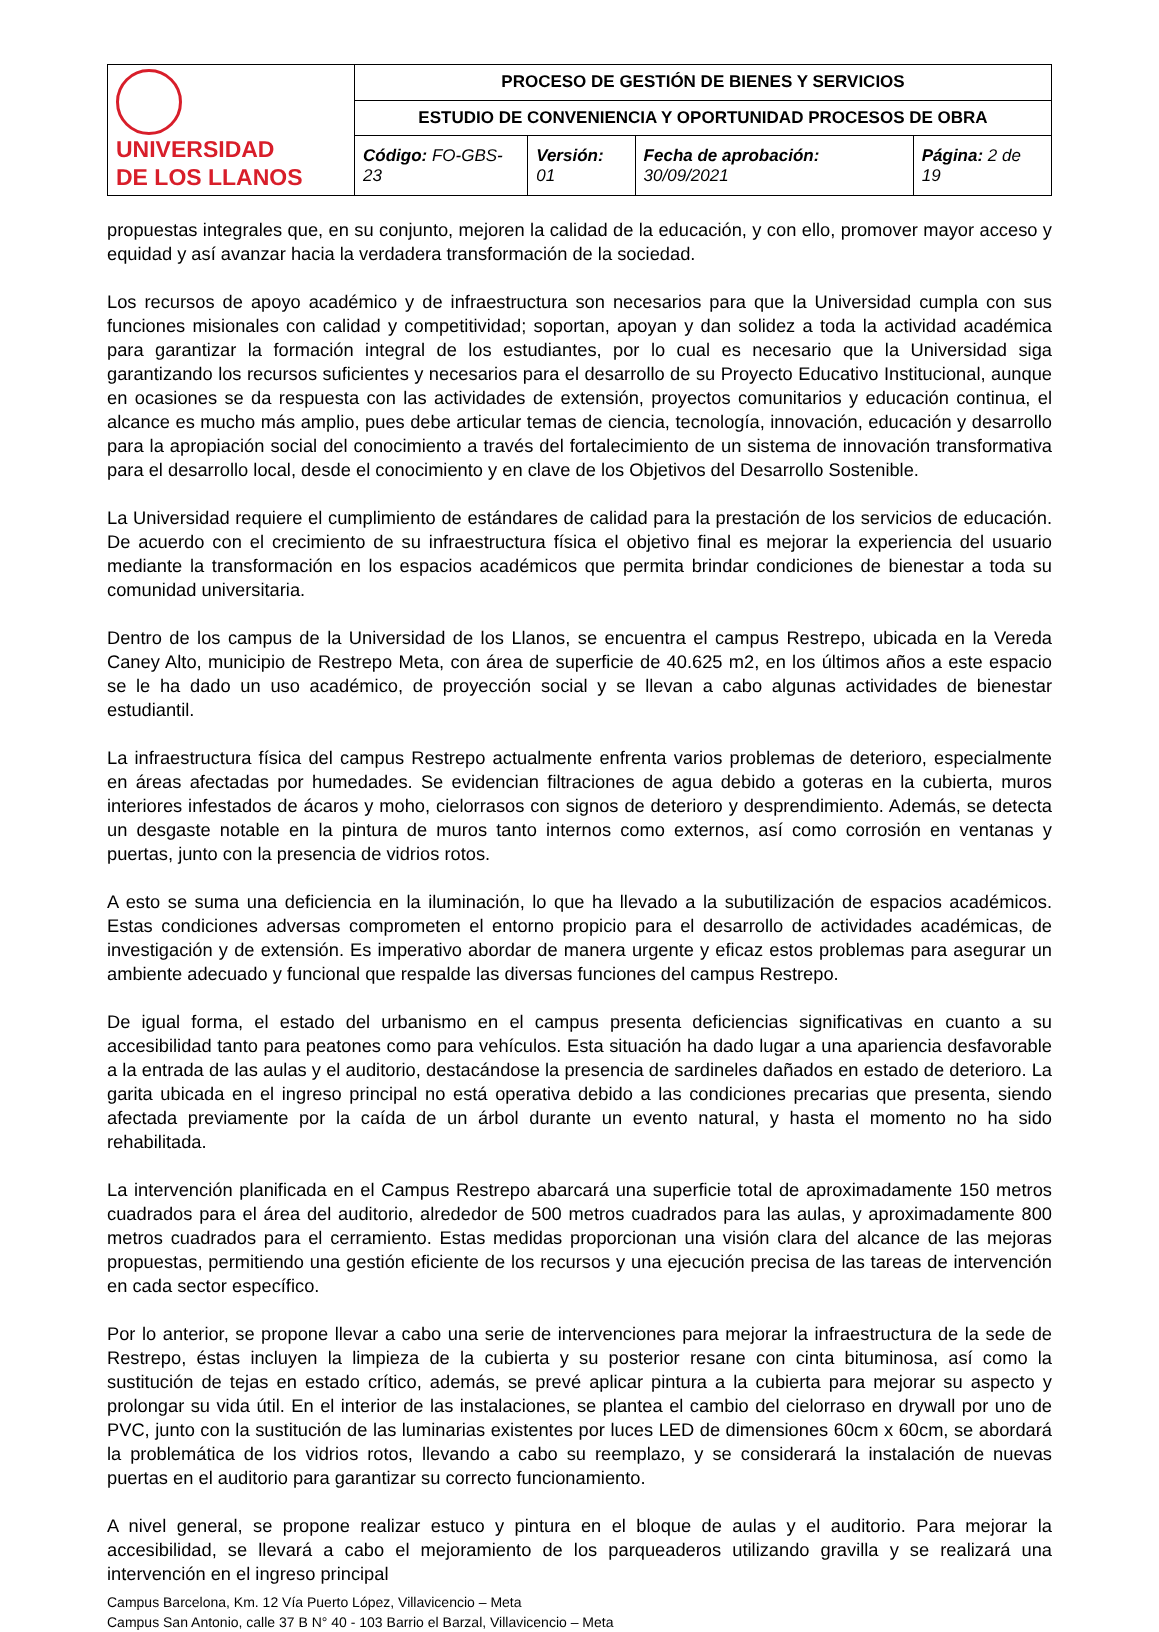| UNIVERSIDAD DE LOS LLANOS | PROCESO DE GESTIÓN DE BIENES Y SERVICIOS | | | |
| | ESTUDIO DE CONVENIENCIA Y OPORTUNIDAD PROCESOS DE OBRA | | | |
| | Código: FO-GBS-23 | Versión: 01 | Fecha de aprobación: 30/09/2021 | Página: 2 de 19 |
propuestas integrales que, en su conjunto, mejoren la calidad de la educación, y con ello, promover mayor acceso y equidad y así avanzar hacia la verdadera transformación de la sociedad.
Los recursos de apoyo académico y de infraestructura son necesarios para que la Universidad cumpla con sus funciones misionales con calidad y competitividad; soportan, apoyan y dan solidez a toda la actividad académica para garantizar la formación integral de los estudiantes, por lo cual es necesario que la Universidad siga garantizando los recursos suficientes y necesarios para el desarrollo de su Proyecto Educativo Institucional, aunque en ocasiones se da respuesta con las actividades de extensión, proyectos comunitarios y educación continua, el alcance es mucho más amplio, pues debe articular temas de ciencia, tecnología, innovación, educación y desarrollo para la apropiación social del conocimiento a través del fortalecimiento de un sistema de innovación transformativa para el desarrollo local, desde el conocimiento y en clave de los Objetivos del Desarrollo Sostenible.
La Universidad requiere el cumplimiento de estándares de calidad para la prestación de los servicios de educación. De acuerdo con el crecimiento de su infraestructura física el objetivo final es mejorar la experiencia del usuario mediante la transformación en los espacios académicos que permita brindar condiciones de bienestar a toda su comunidad universitaria.
Dentro de los campus de la Universidad de los Llanos, se encuentra el campus Restrepo, ubicada en la Vereda Caney Alto, municipio de Restrepo Meta, con área de superficie de 40.625 m2, en los últimos años a este espacio se le ha dado un uso académico, de proyección social y se llevan a cabo algunas actividades de bienestar estudiantil.
La infraestructura física del campus Restrepo actualmente enfrenta varios problemas de deterioro, especialmente en áreas afectadas por humedades. Se evidencian filtraciones de agua debido a goteras en la cubierta, muros interiores infestados de ácaros y moho, cielorrasos con signos de deterioro y desprendimiento. Además, se detecta un desgaste notable en la pintura de muros tanto internos como externos, así como corrosión en ventanas y puertas, junto con la presencia de vidrios rotos.
A esto se suma una deficiencia en la iluminación, lo que ha llevado a la subutilización de espacios académicos. Estas condiciones adversas comprometen el entorno propicio para el desarrollo de actividades académicas, de investigación y de extensión. Es imperativo abordar de manera urgente y eficaz estos problemas para asegurar un ambiente adecuado y funcional que respalde las diversas funciones del campus Restrepo.
De igual forma, el estado del urbanismo en el campus presenta deficiencias significativas en cuanto a su accesibilidad tanto para peatones como para vehículos. Esta situación ha dado lugar a una apariencia desfavorable a la entrada de las aulas y el auditorio, destacándose la presencia de sardineles dañados en estado de deterioro. La garita ubicada en el ingreso principal no está operativa debido a las condiciones precarias que presenta, siendo afectada previamente por la caída de un árbol durante un evento natural, y hasta el momento no ha sido rehabilitada.
La intervención planificada en el Campus Restrepo abarcará una superficie total de aproximadamente 150 metros cuadrados para el área del auditorio, alrededor de 500 metros cuadrados para las aulas, y aproximadamente 800 metros cuadrados para el cerramiento. Estas medidas proporcionan una visión clara del alcance de las mejoras propuestas, permitiendo una gestión eficiente de los recursos y una ejecución precisa de las tareas de intervención en cada sector específico.
Por lo anterior, se propone llevar a cabo una serie de intervenciones para mejorar la infraestructura de la sede de Restrepo, éstas incluyen la limpieza de la cubierta y su posterior resane con cinta bituminosa, así como la sustitución de tejas en estado crítico, además, se prevé aplicar pintura a la cubierta para mejorar su aspecto y prolongar su vida útil. En el interior de las instalaciones, se plantea el cambio del cielorraso en drywall por uno de PVC, junto con la sustitución de las luminarias existentes por luces LED de dimensiones 60cm x 60cm, se abordará la problemática de los vidrios rotos, llevando a cabo su reemplazo, y se considerará la instalación de nuevas puertas en el auditorio para garantizar su correcto funcionamiento.
A nivel general, se propone realizar estuco y pintura en el bloque de aulas y el auditorio. Para mejorar la accesibilidad, se llevará a cabo el mejoramiento de los parqueaderos utilizando gravilla y se realizará una intervención en el ingreso principal
Campus Barcelona, Km. 12 Vía Puerto López, Villavicencio – Meta
Campus San Antonio, calle 37 B N° 40 - 103 Barrio el Barzal, Villavicencio – Meta